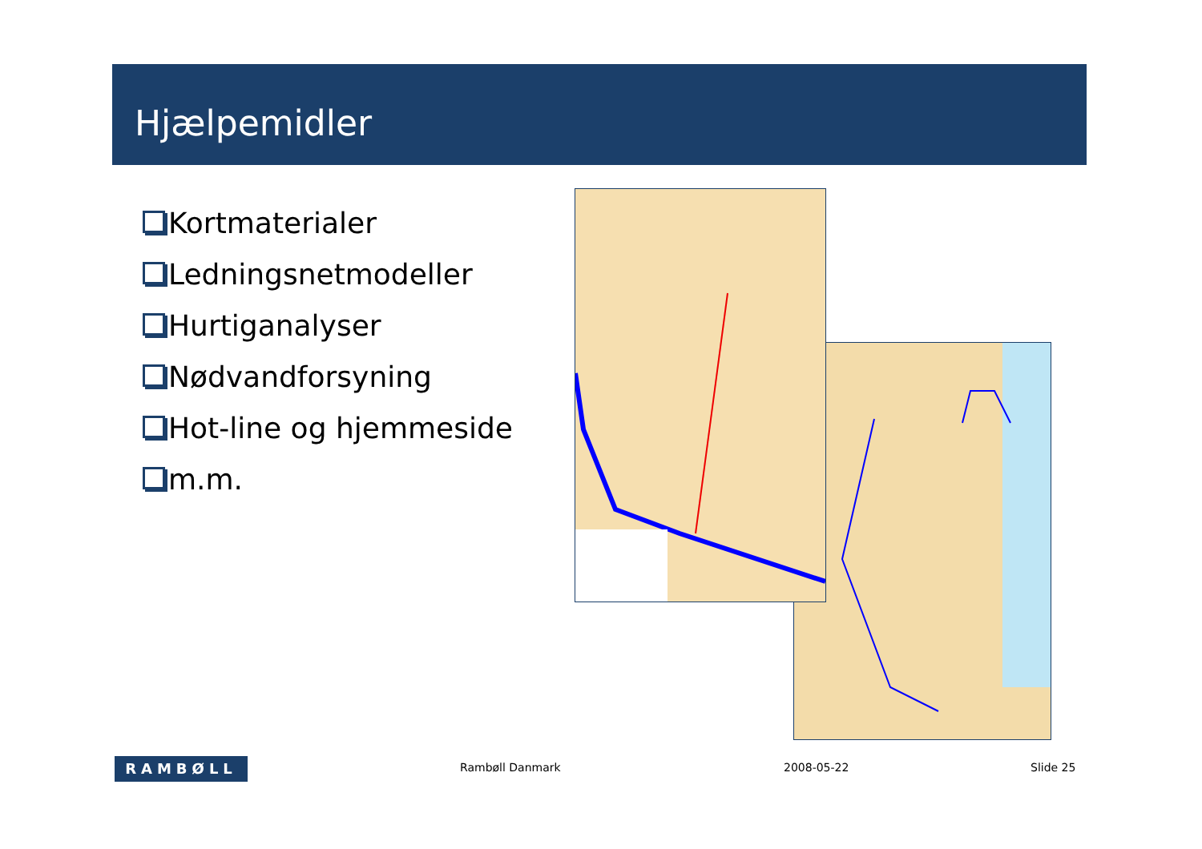Hjælpemidler
Kortmaterialer
Ledningsnetmodeller
Hurtiganalyser
Nødvandforsyning
Hot-line og hjemmeside
m.m.
RAMBØLL Rambøll Danmark 2008-05-22 Slide 25